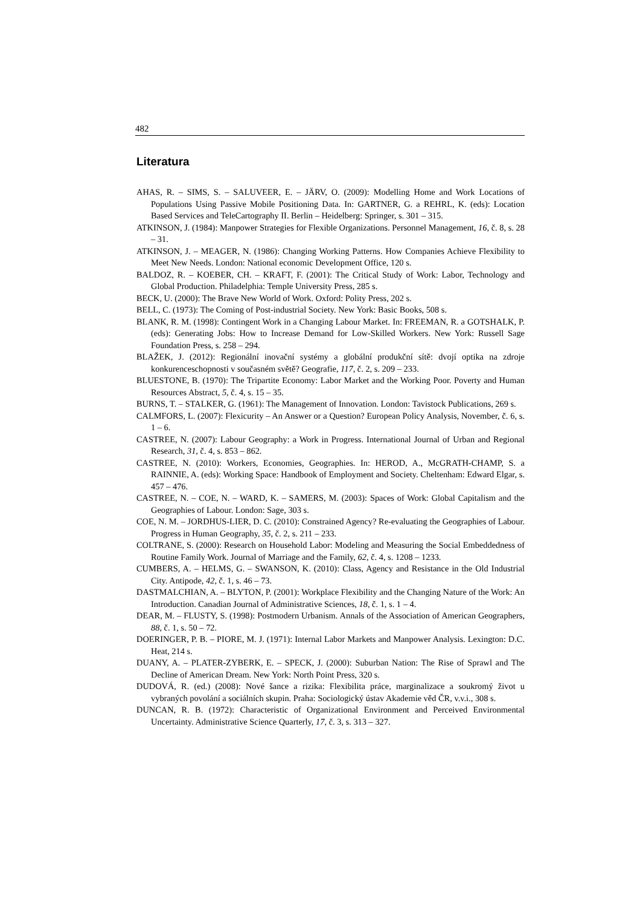482
Literatura
AHAS, R. – SIMS, S. – SALUVEER, E. – JÄRV, O. (2009): Modelling Home and Work Locations of Populations Using Passive Mobile Positioning Data. In: GARTNER, G. a REHRL, K. (eds): Location Based Services and TeleCartography II. Berlin – Heidelberg: Springer, s. 301 – 315.
ATKINSON, J. (1984): Manpower Strategies for Flexible Organizations. Personnel Management, 16, č. 8, s. 28 – 31.
ATKINSON, J. – MEAGER, N. (1986): Changing Working Patterns. How Companies Achieve Flexibility to Meet New Needs. London: National economic Development Office, 120 s.
BALDOZ, R. – KOEBER, CH. – KRAFT, F. (2001): The Critical Study of Work: Labor, Technology and Global Production. Philadelphia: Temple University Press, 285 s.
BECK, U. (2000): The Brave New World of Work. Oxford: Polity Press, 202 s.
BELL, C. (1973): The Coming of Post-industrial Society. New York: Basic Books, 508 s.
BLANK, R. M. (1998): Contingent Work in a Changing Labour Market. In: FREEMAN, R. a GOTSHALK, P. (eds): Generating Jobs: How to Increase Demand for Low-Skilled Workers. New York: Russell Sage Foundation Press, s. 258 – 294.
BLAŽEK, J. (2012): Regionální inovační systémy a globální produkční sítě: dvojí optika na zdroje konkurenceschopnosti v současném světě? Geografie, 117, č. 2, s. 209 – 233.
BLUESTONE, B. (1970): The Tripartite Economy: Labor Market and the Working Poor. Poverty and Human Resources Abstract, 5, č. 4, s. 15 – 35.
BURNS, T. – STALKER, G. (1961): The Management of Innovation. London: Tavistock Publications, 269 s.
CALMFORS, L. (2007): Flexicurity – An Answer or a Question? European Policy Analysis, November, č. 6, s. 1 – 6.
CASTREE, N. (2007): Labour Geography: a Work in Progress. International Journal of Urban and Regional Research, 31, č. 4, s. 853 – 862.
CASTREE, N. (2010): Workers, Economies, Geographies. In: HEROD, A., McGRATH-CHAMP, S. a RAINNIE, A. (eds): Working Space: Handbook of Employment and Society. Cheltenham: Edward Elgar, s. 457 – 476.
CASTREE, N. – COE, N. – WARD, K. – SAMERS, M. (2003): Spaces of Work: Global Capitalism and the Geographies of Labour. London: Sage, 303 s.
COE, N. M. – JORDHUS-LIER, D. C. (2010): Constrained Agency? Re-evaluating the Geographies of Labour. Progress in Human Geography, 35, č. 2, s. 211 – 233.
COLTRANE, S. (2000): Research on Household Labor: Modeling and Measuring the Social Embeddedness of Routine Family Work. Journal of Marriage and the Family, 62, č. 4, s. 1208 – 1233.
CUMBERS, A. – HELMS, G. – SWANSON, K. (2010): Class, Agency and Resistance in the Old Industrial City. Antipode, 42, č. 1, s. 46 – 73.
DASTMALCHIAN, A. – BLYTON, P. (2001): Workplace Flexibility and the Changing Nature of the Work: An Introduction. Canadian Journal of Administrative Sciences, 18, č. 1, s. 1 – 4.
DEAR, M. – FLUSTY, S. (1998): Postmodern Urbanism. Annals of the Association of American Geographers, 88, č. 1, s. 50 – 72.
DOERINGER, P. B. – PIORE, M. J. (1971): Internal Labor Markets and Manpower Analysis. Lexington: D.C. Heat, 214 s.
DUANY, A. – PLATER-ZYBERK, E. – SPECK, J. (2000): Suburban Nation: The Rise of Sprawl and The Decline of American Dream. New York: North Point Press, 320 s.
DUDOVÁ, R. (ed.) (2008): Nové šance a rizika: Flexibilita práce, marginalizace a soukromý život u vybraných povolání a sociálních skupin. Praha: Sociologický ústav Akademie věd ČR, v.v.i., 308 s.
DUNCAN, R. B. (1972): Characteristic of Organizational Environment and Perceived Environmental Uncertainty. Administrative Science Quarterly, 17, č. 3, s. 313 – 327.